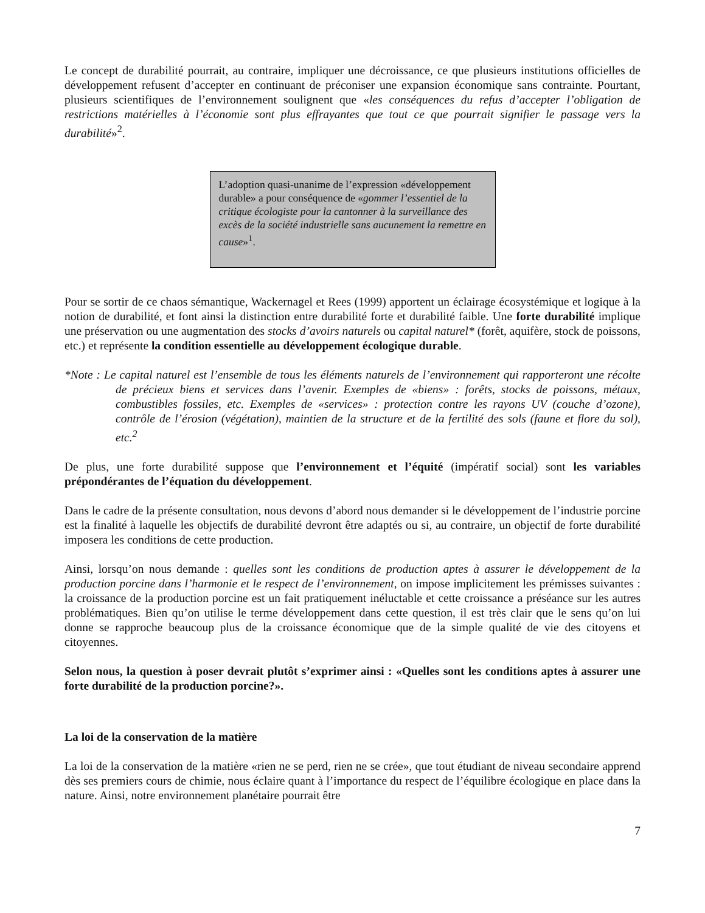Le concept de durabilité pourrait, au contraire, impliquer une décroissance, ce que plusieurs institutions officielles de développement refusent d’accepter en continuant de préconiser une expansion économique sans contrainte. Pourtant, plusieurs scientifiques de l’environnement soulignent que «les conséquences du refus d’accepter l’obligation de restrictions matérielles à l’économie sont plus effrayantes que tout ce que pourrait signifier le passage vers la durabilité»<sup>2</sup>.
L’adoption quasi-unanime de l’expression «développement durable» a pour conséquence de «gommer l’essentiel de la critique écologiste pour la cantonner à la surveillance des excès de la société industrielle sans aucunement la remettre en cause»<sup>1</sup>.
Pour se sortir de ce chaos sémantique, Wackernagel et Rees (1999) apportent un éclairage écosystémique et logique à la notion de durabilité, et font ainsi la distinction entre durabilité forte et durabilité faible. Une forte durabilité implique une préservation ou une augmentation des stocks d’avoirs naturels ou capital naturel* (forêt, aquifère, stock de poissons, etc.) et représente la condition essentielle au développement écologique durable.
*Note : Le capital naturel est l’ensemble de tous les éléments naturels de l’environnement qui rapporteront une récolte de précieux biens et services dans l’avenir. Exemples de «biens» : forêts, stocks de poissons, métaux, combustibles fossiles, etc. Exemples de «services» : protection contre les rayons UV (couche d’ozone), contrôle de l’érosion (végétation), maintien de la structure et de la fertilité des sols (faune et flore du sol), etc.<sup>2</sup>
De plus, une forte durabilité suppose que l’environnement et l’équité (impératif social) sont les variables prépondérantes de l’équation du développement.
Dans le cadre de la présente consultation, nous devons d’abord nous demander si le développement de l’industrie porcine est la finalité à laquelle les objectifs de durabilité devront être adaptés ou si, au contraire, un objectif de forte durabilité imposera les conditions de cette production.
Ainsi, lorsqu’on nous demande : quelles sont les conditions de production aptes à assurer le développement de la production porcine dans l’harmonie et le respect de l’environnement, on impose implicitement les prémisses suivantes : la croissance de la production porcine est un fait pratiquement inéluctable et cette croissance a préséance sur les autres problématiques. Bien qu’on utilise le terme développement dans cette question, il est très clair que le sens qu’on lui donne se rapproche beaucoup plus de la croissance économique que de la simple qualité de vie des citoyens et citoyennes.
Selon nous, la question à poser devrait plutôt s’exprimer ainsi : «Quelles sont les conditions aptes à assurer une forte durabilité de la production porcine?».
La loi de la conservation de la matière
La loi de la conservation de la matière «rien ne se perd, rien ne se crée», que tout étudiant de niveau secondaire apprend dès ses premiers cours de chimie, nous éclaire quant à l’importance du respect de l’équilibre écologique en place dans la nature. Ainsi, notre environnement planétaire pourrait être
7